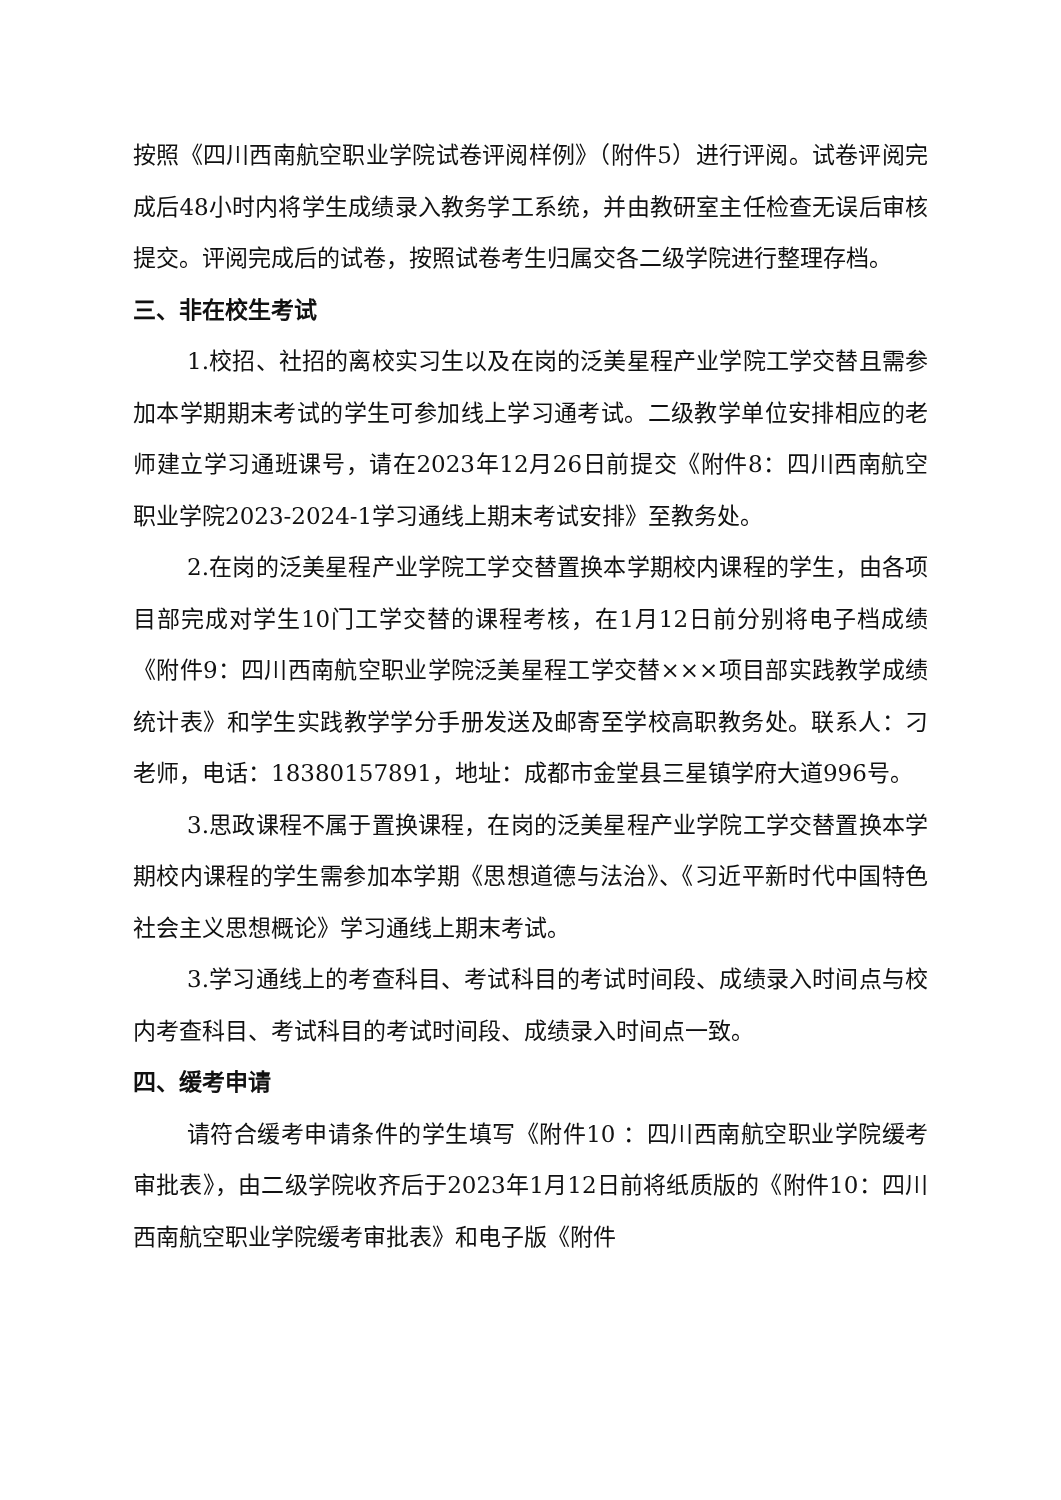按照《四川西南航空职业学院试卷评阅样例》（附件5）进行评阅。试卷评阅完成后48小时内将学生成绩录入教务学工系统，并由教研室主任检查无误后审核提交。评阅完成后的试卷，按照试卷考生归属交各二级学院进行整理存档。
三、非在校生考试
1.校招、社招的离校实习生以及在岗的泛美星程产业学院工学交替且需参加本学期期末考试的学生可参加线上学习通考试。二级教学单位安排相应的老师建立学习通班课号，请在2023年12月26日前提交《附件8：四川西南航空职业学院2023-2024-1学习通线上期末考试安排》至教务处。
2.在岗的泛美星程产业学院工学交替置换本学期校内课程的学生，由各项目部完成对学生10门工学交替的课程考核，在1月12日前分别将电子档成绩《附件9：四川西南航空职业学院泛美星程工学交替×××项目部实践教学成绩统计表》和学生实践教学学分手册发送及邮寄至学校高职教务处。联系人：刁老师，电话：18380157891，地址：成都市金堂县三星镇学府大道996号。
3.思政课程不属于置换课程，在岗的泛美星程产业学院工学交替置换本学期校内课程的学生需参加本学期《思想道德与法治》、《习近平新时代中国特色社会主义思想概论》学习通线上期末考试。
3.学习通线上的考查科目、考试科目的考试时间段、成绩录入时间点与校内考查科目、考试科目的考试时间段、成绩录入时间点一致。
四、缓考申请
请符合缓考申请条件的学生填写《附件10 ：四川西南航空职业学院缓考审批表》，由二级学院收齐后于2023年1月12日前将纸质版的《附件10：四川西南航空职业学院缓考审批表》和电子版《附件